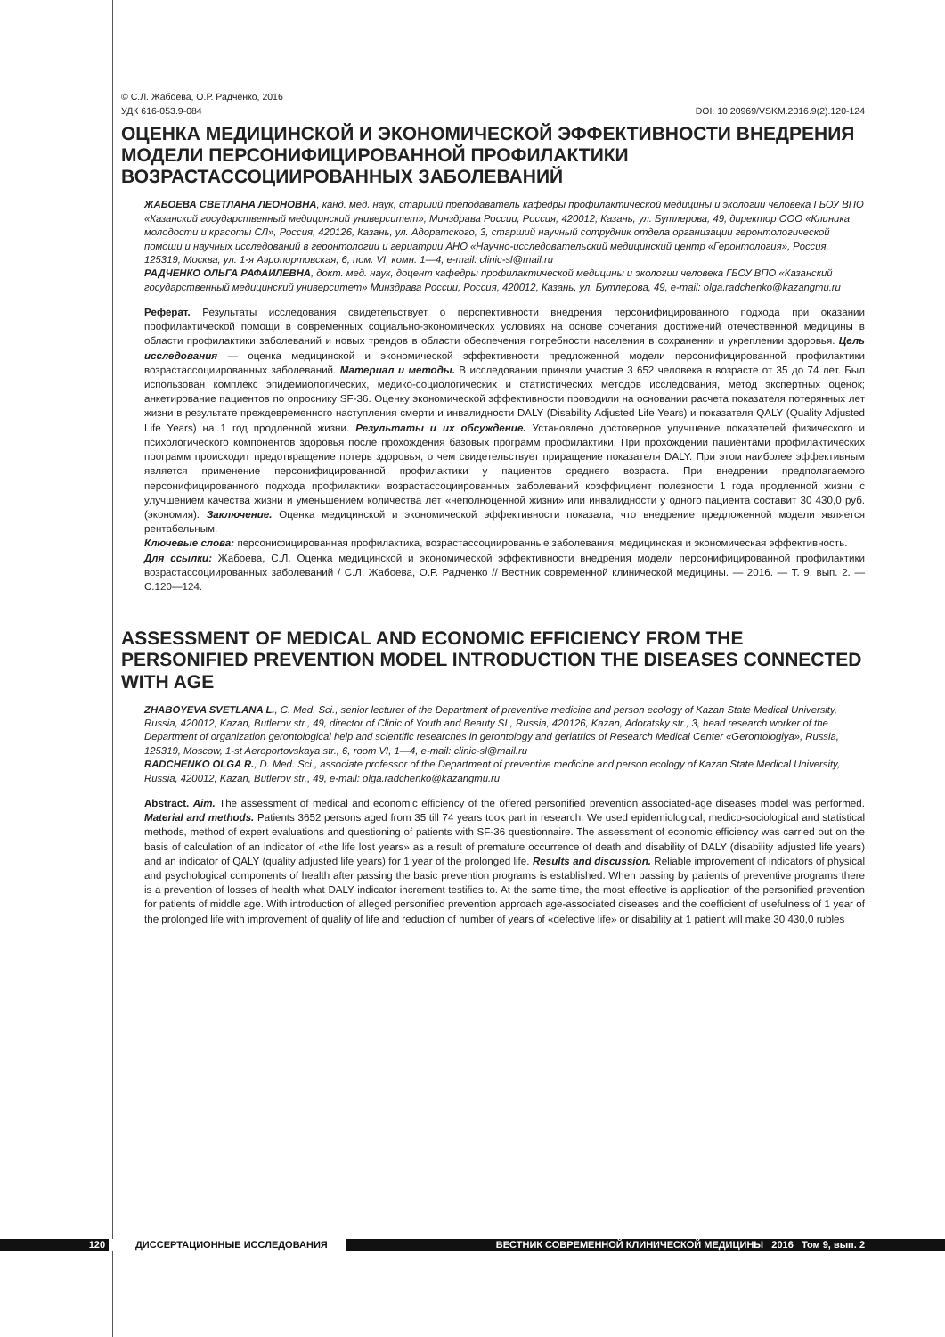© С.Л. Жабоева, О.Р. Радченко, 2016
УДК 616-053.9-084 DOI: 10.20969/VSKM.2016.9(2).120-124
ОЦЕНКА МЕДИЦИНСКОЙ И ЭКОНОМИЧЕСКОЙ ЭФФЕКТИВНОСТИ ВНЕДРЕНИЯ МОДЕЛИ ПЕРСОНИФИЦИРОВАННОЙ ПРОФИЛАКТИКИ ВОЗРАСТАССОЦИИРОВАННЫХ ЗАБОЛЕВАНИЙ
ЖАБОЕВА СВЕТЛАНА ЛЕОНОВНА, канд. мед. наук, старший преподаватель кафедры профилактической медицины и экологии человека ГБОУ ВПО «Казанский государственный медицинский университет», Минздрава России, Россия, 420012, Казань, ул. Бутлерова, 49, директор ООО «Клиника молодости и красоты СЛ», Россия, 420126, Казань, ул. Адоратского, 3, старший научный сотрудник отдела организации геронтологической помощи и научных исследований в геронтологии и гериатрии АНО «Научно-исследовательский медицинский центр «Геронтология», Россия, 125319, Москва, ул. 1-я Аэропортовская, 6, пом. VI, комн. 1—4, e-mail: clinic-sl@mail.ru
РАДЧЕНКО ОЛЬГА РАФАИЛЕВНА, докт. мед. наук, доцент кафедры профилактической медицины и экологии человека ГБОУ ВПО «Казанский государственный медицинский университет» Минздрава России, Россия, 420012, Казань, ул. Бутлерова, 49, e-mail: olga.radchenko@kazangmu.ru
Реферат. Результаты исследования свидетельствует о перспективности внедрения персонифицированного подхода при оказании профилактической помощи в современных социально-экономических условиях на основе сочетания достижений отечественной медицины в области профилактики заболеваний и новых трендов в области обеспечения потребности населения в сохранении и укреплении здоровья. Цель исследования — оценка медицинской и экономической эффективности предложенной модели персонифицированной профилактики возрастассоциированных заболеваний. Материал и методы. В исследовании приняли участие 3 652 человека в возрасте от 35 до 74 лет. Был использован комплекс эпидемиологических, медико-социологических и статистических методов исследования, метод экспертных оценок; анкетирование пациентов по опроснику SF-36. Оценку экономической эффективности проводили на основании расчета показателя потерянных лет жизни в результате преждевременного наступления смерти и инвалидности DALY (Disability Adjusted Life Years) и показателя QALY (Quality Adjusted Life Years) на 1 год продленной жизни. Результаты и их обсуждение. Установлено достоверное улучшение показателей физического и психологического компонентов здоровья после прохождения базовых программ профилактики. При прохождении пациентами профилактических программ происходит предотвращение потерь здоровья, о чем свидетельствует приращение показателя DALY. При этом наиболее эффективным является применение персонифицированной профилактики у пациентов среднего возраста. При внедрении предполагаемого персонифицированного подхода профилактики возрастассоциированных заболеваний коэффициент полезности 1 года продленной жизни с улучшением качества жизни и уменьшением количества лет «неполноценной жизни» или инвалидности у одного пациента составит 30 430,0 руб. (экономия). Заключение. Оценка медицинской и экономической эффективности показала, что внедрение предложенной модели является рентабельным.
Ключевые слова: персонифицированная профилактика, возрастассоциированные заболевания, медицинская и экономическая эффективность.
Для ссылки: Жабоева, С.Л. Оценка медицинской и экономической эффективности внедрения модели персонифицированной профилактики возрастассоциированных заболеваний / С.Л. Жабоева, О.Р. Радченко // Вестник современной клинической медицины. — 2016. — Т. 9, вып. 2. — С.120—124.
ASSESSMENT OF MEDICAL AND ECONOMIC EFFICIENCY FROM THE PERSONIFIED PREVENTION MODEL INTRODUCTION THE DISEASES CONNECTED WITH AGE
ZHABOYEVA SVETLANA L., C. Med. Sci., senior lecturer of the Department of preventive medicine and person ecology of Kazan State Medical University, Russia, 420012, Kazan, Butlerov str., 49, director of Clinic of Youth and Beauty SL, Russia, 420126, Kazan, Adoratsky str., 3, head research worker of the Department of organization gerontological help and scientific researches in gerontology and geriatrics of Research Medical Center «Gerontologiya», Russia, 125319, Moscow, 1-st Aeroportovskaya str., 6, room VI, 1—4, e-mail: clinic-sl@mail.ru
RADCHENKO OLGA R., D. Med. Sci., associate professor of the Department of preventive medicine and person ecology of Kazan State Medical University, Russia, 420012, Kazan, Butlerov str., 49, e-mail: olga.radchenko@kazangmu.ru
Abstract. Aim. The assessment of medical and economic efficiency of the offered personified prevention associated-age diseases model was performed. Material and methods. Patients 3652 persons aged from 35 till 74 years took part in research. We used epidemiological, medico-sociological and statistical methods, method of expert evaluations and questioning of patients with SF-36 questionnaire. The assessment of economic efficiency was carried out on the basis of calculation of an indicator of «the life lost years» as a result of premature occurrence of death and disability of DALY (disability adjusted life years) and an indicator of QALY (quality adjusted life years) for 1 year of the prolonged life. Results and discussion. Reliable improvement of indicators of physical and psychological components of health after passing the basic prevention programs is established. When passing by patients of preventive programs there is a prevention of losses of health what DALY indicator increment testifies to. At the same time, the most effective is application of the personified prevention for patients of middle age. With introduction of alleged personified prevention approach age-associated diseases and the coefficient of usefulness of 1 year of the prolonged life with improvement of quality of life and reduction of number of years of «defective life» or disability at 1 patient will make 30 430,0 rubles
120 ДИССЕРТАЦИОННЫЕ ИССЛЕДОВАНИЯ ВЕСТНИК СОВРЕМЕННОЙ КЛИНИЧЕСКОЙ МЕДИЦИНЫ 2016 Том 9, вып. 2